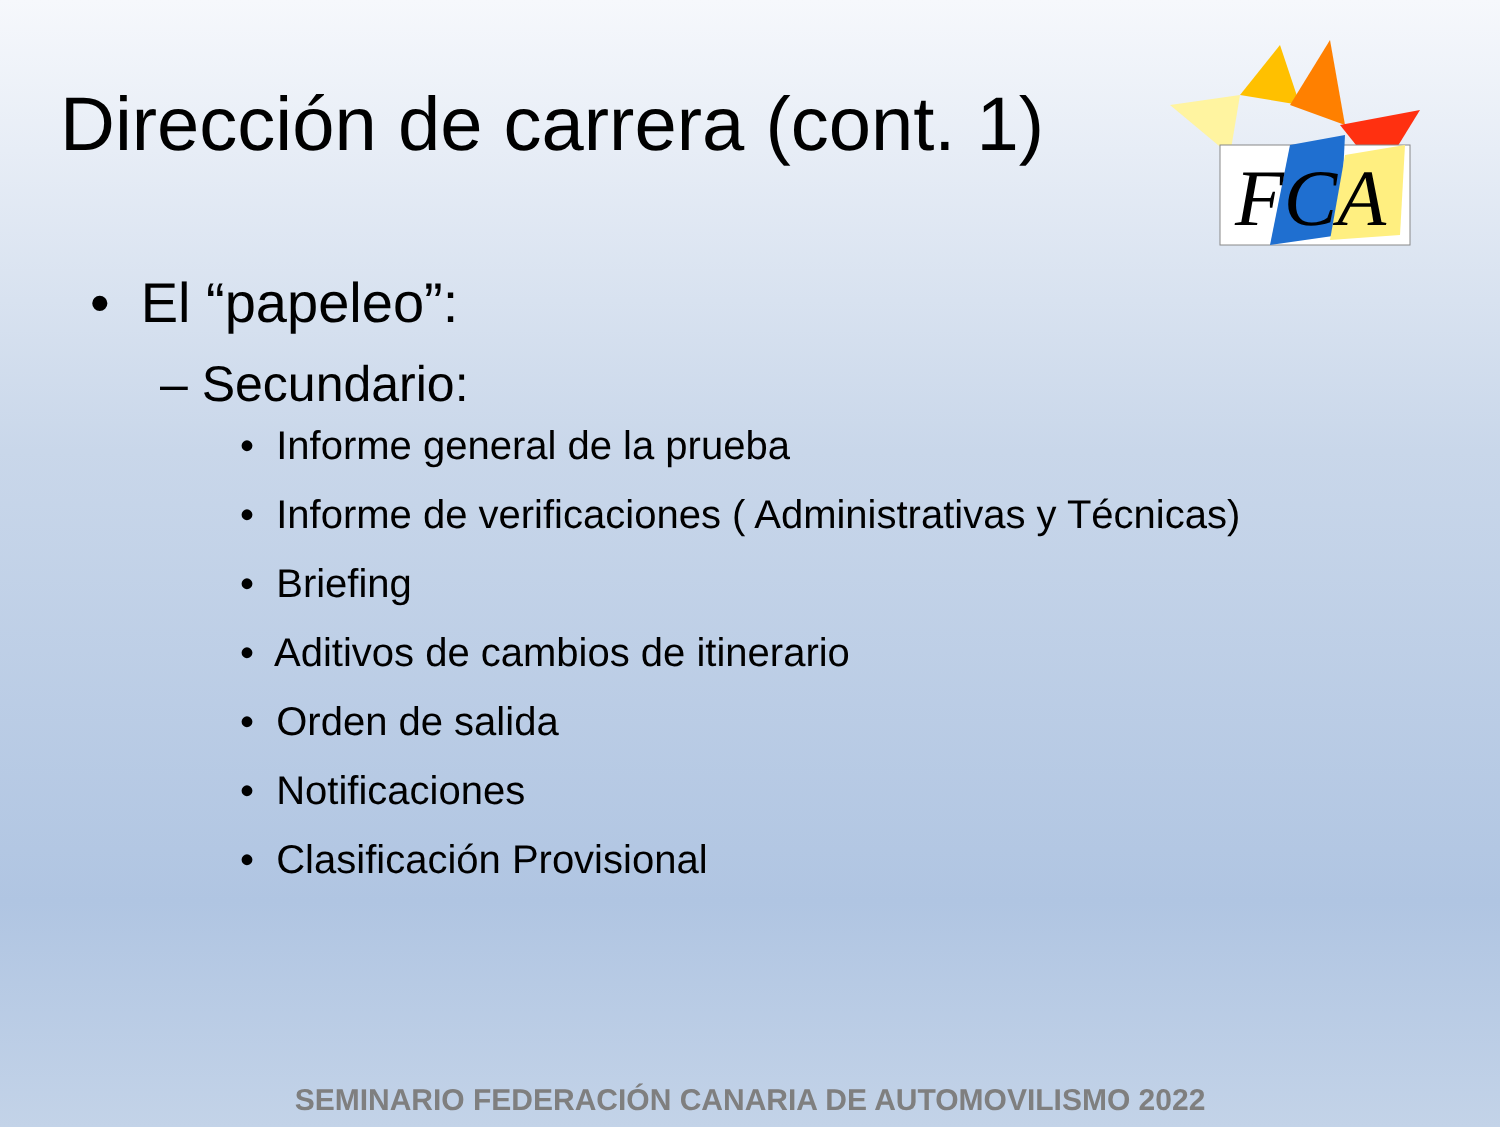Dirección de carrera (cont. 1)
FCA
• El “papeleo”:
– Secundario:
• Informe general de la prueba
• Informe de verificaciones ( Administrativas y Técnicas)
• Briefing
• Aditivos de cambios de itinerario
• Orden de salida
• Notificaciones
• Clasificación Provisional
SEMINARIO FEDERACIÓN CANARIA DE AUTOMOVILISMO 2022